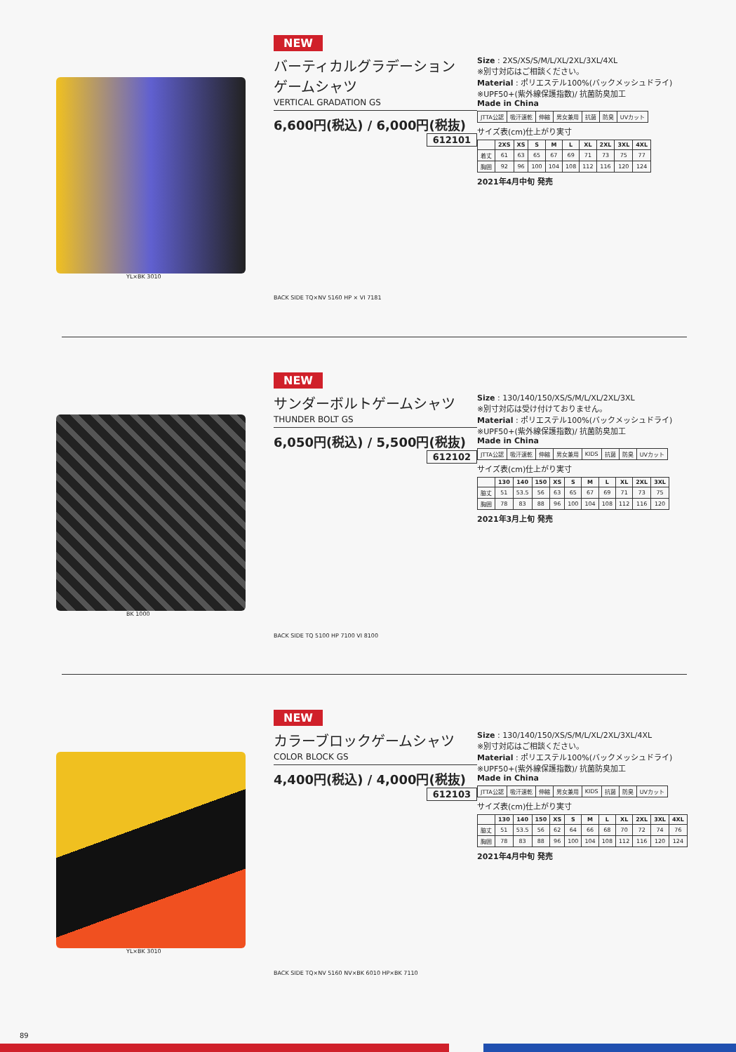YL×BK 3010
NEW
バーティカルグラデーション
ゲームシャツ
VERTICAL GRADATION GS
6,600円(税込) / 6,000円(税抜) 612101
BACK SIDE TQ×NV 5160 HP × VI 7181
Size : 2XS/XS/S/M/L/XL/2XL/3XL/4XL
※別寸対応はご相談ください。
Material : ポリエステル100%(バックメッシュドライ)
※UPF50+(紫外線保護指数)/ 抗菌防臭加工
Made in China
| JTTA公認 | 吸汗速乾 | 伸縮 | 男女兼用 | 抗菌 | 防臭 | UVカット |
サイズ表(cm)仕上がり実寸
| | 2XS | XS | S | M | L | XL | 2XL | 3XL | 4XL |
| --- | --- | --- | --- | --- | --- | --- | --- | --- | --- |
| 着丈 | 61 | 63 | 65 | 67 | 69 | 71 | 73 | 75 | 77 |
| 胸囲 | 92 | 96 | 100 | 104 | 108 | 112 | 116 | 120 | 124 |
2021年4月中旬 発売
BK 1000
NEW
サンダーボルトゲームシャツ
THUNDER BOLT GS
6,050円(税込) / 5,500円(税抜) 612102
BACK SIDE TQ 5100 HP 7100 VI 8100
Size : 130/140/150/XS/S/M/L/XL/2XL/3XL
※別寸対応は受け付けておりません。
Material : ポリエステル100%(バックメッシュドライ)
※UPF50+(紫外線保護指数)/ 抗菌防臭加工
Made in China
| JTTA公認 | 吸汗速乾 | 伸縮 | 男女兼用 | KIDS | 抗菌 | 防臭 | UVカット |
サイズ表(cm)仕上がり実寸
| | 130 | 140 | 150 | XS | S | M | L | XL | 2XL | 3XL |
| --- | --- | --- | --- | --- | --- | --- | --- | --- | --- | --- |
| 脇丈 | 51 | 53.5 | 56 | 63 | 65 | 67 | 69 | 71 | 73 | 75 |
| 胸囲 | 78 | 83 | 88 | 96 | 100 | 104 | 108 | 112 | 116 | 120 |
2021年3月上旬 発売
YL×BK 3010
NEW
カラーブロックゲームシャツ
COLOR BLOCK GS
4,400円(税込) / 4,000円(税抜) 612103
BACK SIDE TQ×NV 5160 NV×BK 6010 HP×BK 7110
Size : 130/140/150/XS/S/M/L/XL/2XL/3XL/4XL
※別寸対応はご相談ください。
Material : ポリエステル100%(バックメッシュドライ)
※UPF50+(紫外線保護指数)/ 抗菌防臭加工
Made in China
| JTTA公認 | 吸汗速乾 | 伸縮 | 男女兼用 | KIDS | 抗菌 | 防臭 | UVカット |
サイズ表(cm)仕上がり実寸
| | 130 | 140 | 150 | XS | S | M | L | XL | 2XL | 3XL | 4XL |
| --- | --- | --- | --- | --- | --- | --- | --- | --- | --- | --- | --- |
| 脇丈 | 51 | 53.5 | 56 | 62 | 64 | 66 | 68 | 70 | 72 | 74 | 76 |
| 胸囲 | 78 | 83 | 88 | 96 | 100 | 104 | 108 | 112 | 116 | 120 | 124 |
2021年4月中旬 発売
89